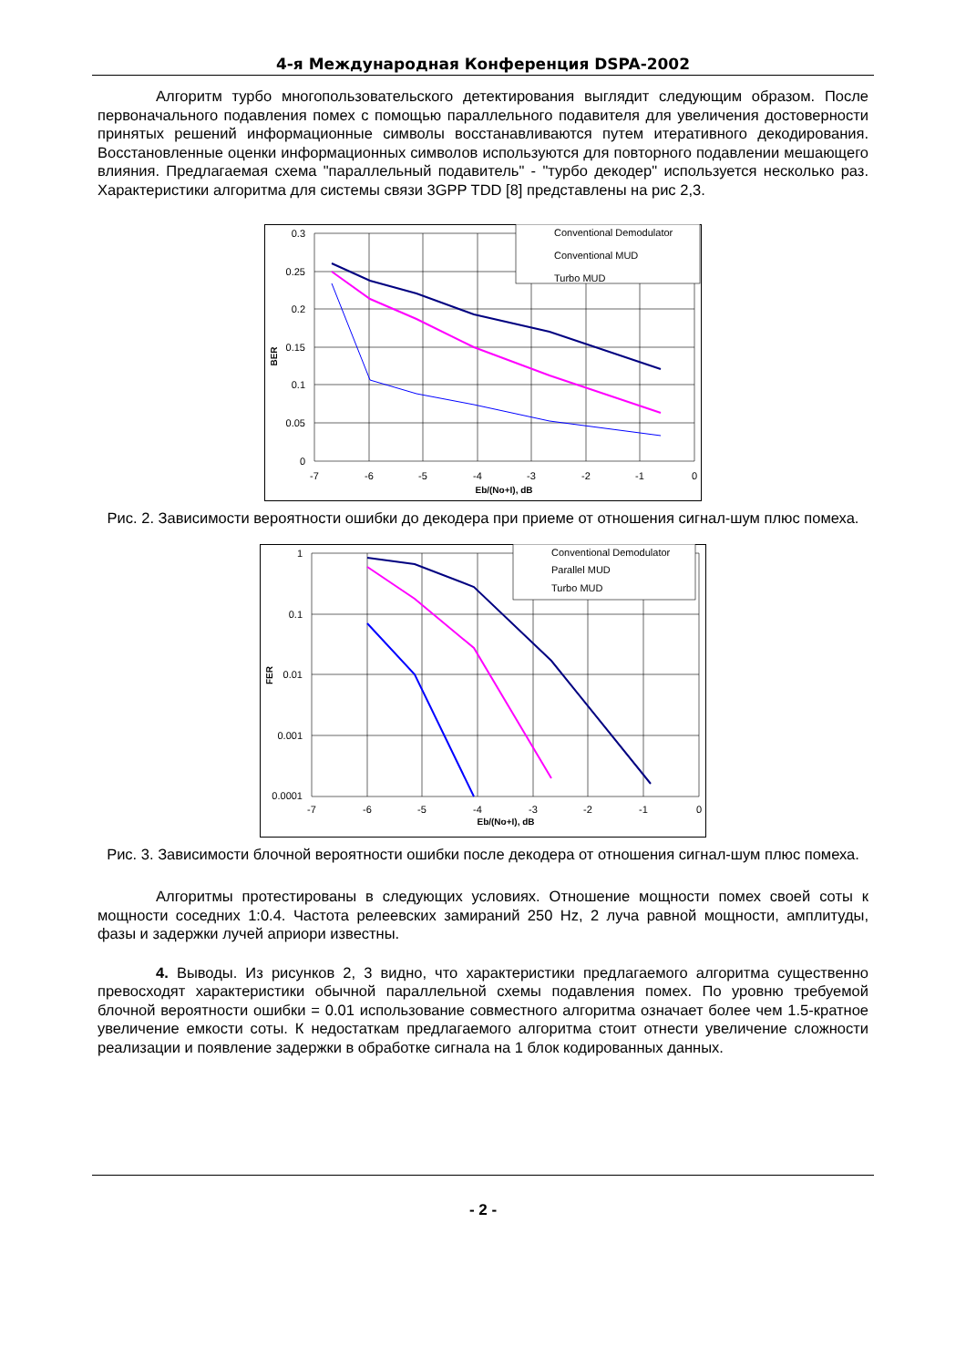4-я Международная Конференция DSPA-2002
Алгоритм турбо многопользовательского детектирования выглядит следующим образом. После первоначального подавления помех с помощью параллельного подавителя для увеличения достоверности принятых решений информационные символы восстанавливаются путем итеративного декодирования. Восстановленные оценки информационных символов используются для повторного подавлении мешающего влияния. Предлагаемая схема "параллельный подавитель" - "турбо декодер" используется несколько раз. Характеристики алгоритма для системы связи 3GPP TDD [8] представлены на рис 2,3.
0.3
0.25
0.2
0.15
0.1
0.05
0
-7
-6
-5
-4
-3
-2
-1
0
Eb/(No+I), dB
BER
Conventional Demodulator
Conventional MUD
Turbo MUD
Рис. 2. Зависимости вероятности ошибки до декодера при приеме от отношения сигнал-шум плюс помеха.
1
0.1
0.01
0.001
0.0001
-7
-6
-5
-4
-3
-2
-1
0
Eb/(No+I), dB
FER
Conventional Demodulator
Parallel MUD
Turbo MUD
Рис. 3. Зависимости блочной вероятности ошибки после декодера от отношения сигнал-шум плюс помеха.
Алгоритмы протестированы в следующих условиях. Отношение мощности помех своей соты к мощности соседних 1:0.4. Частота релеевских замираний 250 Hz, 2 луча равной мощности, амплитуды, фазы и задержки лучей априори известны.
4. Выводы. Из рисунков 2, 3 видно, что характеристики предлагаемого алгоритма существенно превосходят характеристики обычной параллельной схемы подавления помех. По уровню требуемой блочной вероятности ошибки = 0.01 использование совместного алгоритма означает более чем 1.5-кратное увеличение емкости соты. К недостаткам предлагаемого алгоритма стоит отнести увеличение сложности реализации и появление задержки в обработке сигнала на 1 блок кодированных данных.
- 2 -